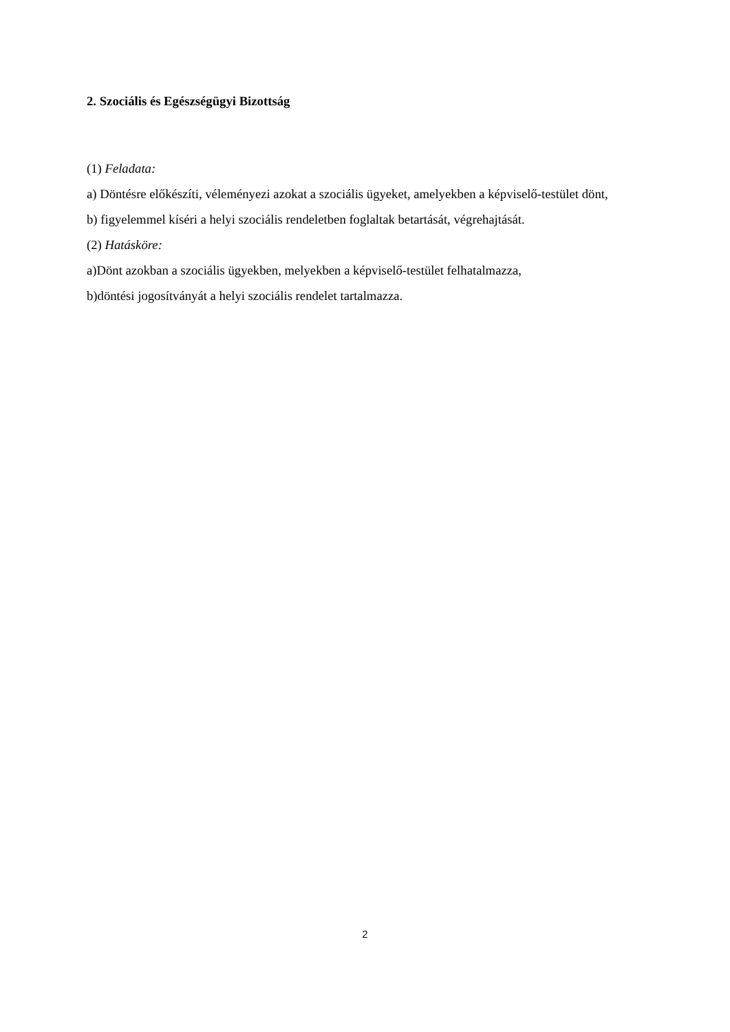2. Szociális és Egészségügyi Bizottság
(1) Feladata:
a) Döntésre előkészíti, véleményezi azokat a szociális ügyeket, amelyekben a képviselő-testület dönt,
b) figyelemmel kíséri a helyi szociális rendeletben foglaltak betartását, végrehajtását.
(2) Hatásköre:
a)Dönt azokban a szociális ügyekben, melyekben a képviselő-testület felhatalmazza,
b)döntési jogosítványát a helyi szociális rendelet tartalmazza.
2